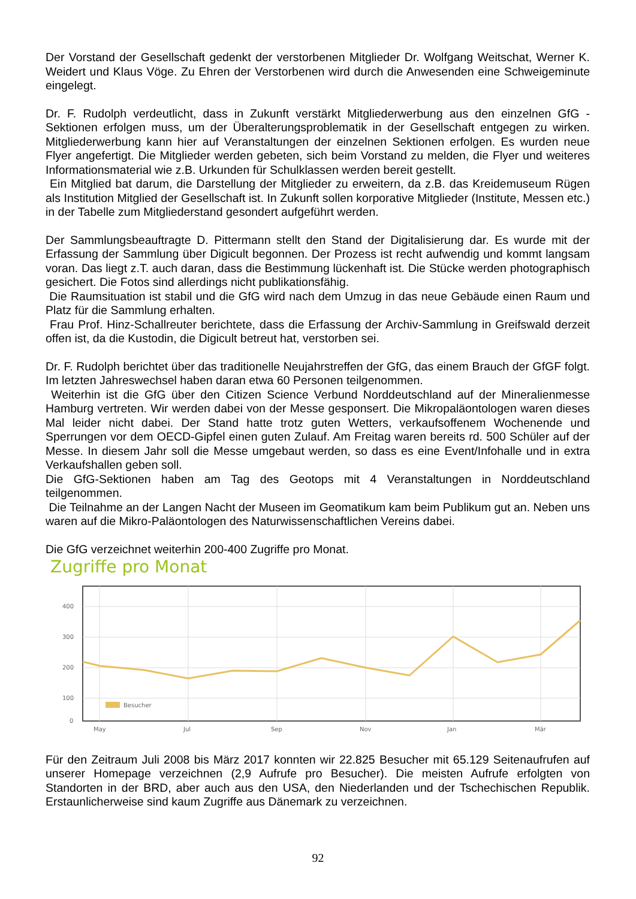Der Vorstand der Gesellschaft gedenkt der verstorbenen Mitglieder Dr. Wolfgang Weitschat, Werner K. Weidert und Klaus Vöge. Zu Ehren der Verstorbenen wird durch die Anwesenden eine Schweigeminute eingelegt.
Dr. F. Rudolph verdeutlicht, dass in Zukunft verstärkt Mitgliederwerbung aus den einzelnen GfG -Sektionen erfolgen muss, um der Überalterungsproblematik in der Gesellschaft entgegen zu wirken. Mitgliederwerbung kann hier auf Veranstaltungen der einzelnen Sektionen erfolgen. Es wurden neue Flyer angefertigt. Die Mitglieder werden gebeten, sich beim Vorstand zu melden, die Flyer und weiteres Informationsmaterial wie z.B. Urkunden für Schulklassen werden bereit gestellt.
Ein Mitglied bat darum, die Darstellung der Mitglieder zu erweitern, da z.B. das Kreidemuseum Rügen als Institution Mitglied der Gesellschaft ist. In Zukunft sollen korporative Mitglieder (Institute, Messen etc.) in der Tabelle zum Mitgliederstand gesondert aufgeführt werden.
Der Sammlungsbeauftragte D. Pittermann stellt den Stand der Digitalisierung dar. Es wurde mit der Erfassung der Sammlung über Digicult begonnen. Der Prozess ist recht aufwendig und kommt langsam voran. Das liegt z.T. auch daran, dass die Bestimmung lückenhaft ist. Die Stücke werden photographisch gesichert. Die Fotos sind allerdings nicht publikationsfähig.
Die Raumsituation ist stabil und die GfG wird nach dem Umzug in das neue Gebäude einen Raum und Platz für die Sammlung erhalten.
Frau Prof. Hinz-Schallreuter berichtete, dass die Erfassung der Archiv-Sammlung in Greifswald derzeit offen ist, da die Kustodin, die Digicult betreut hat, verstorben sei.
Dr. F. Rudolph berichtet über das traditionelle Neujahrstreffen der GfG, das einem Brauch der GfGF folgt. Im letzten Jahreswechsel haben daran etwa 60 Personen teilgenommen.
Weiterhin ist die GfG über den Citizen Science Verbund Norddeutschland auf der Mineralienmesse Hamburg vertreten. Wir werden dabei von der Messe gesponsert. Die Mikropaläontologen waren dieses Mal leider nicht dabei. Der Stand hatte trotz guten Wetters, verkaufsoffenem Wochenende und Sperrungen vor dem OECD-Gipfel einen guten Zulauf. Am Freitag waren bereits rd. 500 Schüler auf der Messe. In diesem Jahr soll die Messe umgebaut werden, so dass es eine Event/Infohalle und in extra Verkaufshallen geben soll.
Die GfG-Sektionen haben am Tag des Geotops mit 4 Veranstaltungen in Norddeutschland teilgenommen.
Die Teilnahme an der Langen Nacht der Museen im Geomatikum kam beim Publikum gut an. Neben uns waren auf die Mikro-Paläontologen des Naturwissenschaftlichen Vereins dabei.
Die GfG verzeichnet weiterhin 200-400 Zugriffe pro Monat.
Zugriffe pro Monat
400
300
200
100
0
Besucher
May
Jul
Sep
Nov
Jan
Mär
Für den Zeitraum Juli 2008 bis März 2017 konnten wir 22.825 Besucher mit 65.129 Seitenaufrufen auf unserer Homepage verzeichnen (2,9 Aufrufe pro Besucher). Die meisten Aufrufe erfolgten von Standorten in der BRD, aber auch aus den USA, den Niederlanden und der Tschechischen Republik. Erstaunlicherweise sind kaum Zugriffe aus Dänemark zu verzeichnen.
92